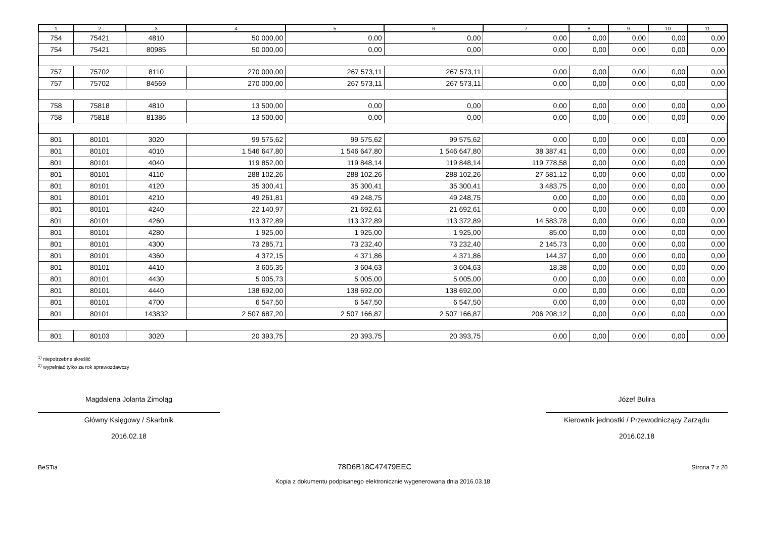| 1 | 2 | 3 | 4 | 5 | 6 | 7 | 8 | 9 | 10 | 11 |
| --- | --- | --- | --- | --- | --- | --- | --- | --- | --- | --- |
| 754 | 75421 | 4810 | 50 000,00 | 0,00 | 0,00 | 0,00 | 0,00 | 0,00 | 0,00 | 0,00 |
| 754 | 75421 | 80985 | 50 000,00 | 0,00 | 0,00 | 0,00 | 0,00 | 0,00 | 0,00 | 0,00 |
| 757 | 75702 | 8110 | 270 000,00 | 267 573,11 | 267 573,11 | 0,00 | 0,00 | 0,00 | 0,00 | 0,00 |
| 757 | 75702 | 84569 | 270 000,00 | 267 573,11 | 267 573,11 | 0,00 | 0,00 | 0,00 | 0,00 | 0,00 |
| 758 | 75818 | 4810 | 13 500,00 | 0,00 | 0,00 | 0,00 | 0,00 | 0,00 | 0,00 | 0,00 |
| 758 | 75818 | 81386 | 13 500,00 | 0,00 | 0,00 | 0,00 | 0,00 | 0,00 | 0,00 | 0,00 |
| 801 | 80101 | 3020 | 99 575,62 | 99 575,62 | 99 575,62 | 0,00 | 0,00 | 0,00 | 0,00 | 0,00 |
| 801 | 80101 | 4010 | 1 546 647,80 | 1 546 647,80 | 1 546 647,80 | 38 387,41 | 0,00 | 0,00 | 0,00 | 0,00 |
| 801 | 80101 | 4040 | 119 852,00 | 119 848,14 | 119 848,14 | 119 778,58 | 0,00 | 0,00 | 0,00 | 0,00 |
| 801 | 80101 | 4110 | 288 102,26 | 288 102,26 | 288 102,26 | 27 581,12 | 0,00 | 0,00 | 0,00 | 0,00 |
| 801 | 80101 | 4120 | 35 300,41 | 35 300,41 | 35 300,41 | 3 483,75 | 0,00 | 0,00 | 0,00 | 0,00 |
| 801 | 80101 | 4210 | 49 261,81 | 49 248,75 | 49 248,75 | 0,00 | 0,00 | 0,00 | 0,00 | 0,00 |
| 801 | 80101 | 4240 | 22 140,97 | 21 692,61 | 21 692,61 | 0,00 | 0,00 | 0,00 | 0,00 | 0,00 |
| 801 | 80101 | 4260 | 113 372,89 | 113 372,89 | 113 372,89 | 14 583,78 | 0,00 | 0,00 | 0,00 | 0,00 |
| 801 | 80101 | 4280 | 1 925,00 | 1 925,00 | 1 925,00 | 85,00 | 0,00 | 0,00 | 0,00 | 0,00 |
| 801 | 80101 | 4300 | 73 285,71 | 73 232,40 | 73 232,40 | 2 145,73 | 0,00 | 0,00 | 0,00 | 0,00 |
| 801 | 80101 | 4360 | 4 372,15 | 4 371,86 | 4 371,86 | 144,37 | 0,00 | 0,00 | 0,00 | 0,00 |
| 801 | 80101 | 4410 | 3 605,35 | 3 604,63 | 3 604,63 | 18,38 | 0,00 | 0,00 | 0,00 | 0,00 |
| 801 | 80101 | 4430 | 5 005,73 | 5 005,00 | 5 005,00 | 0,00 | 0,00 | 0,00 | 0,00 | 0,00 |
| 801 | 80101 | 4440 | 138 692,00 | 138 692,00 | 138 692,00 | 0,00 | 0,00 | 0,00 | 0,00 | 0,00 |
| 801 | 80101 | 4700 | 6 547,50 | 6 547,50 | 6 547,50 | 0,00 | 0,00 | 0,00 | 0,00 | 0,00 |
| 801 | 80101 | 143832 | 2 507 687,20 | 2 507 166,87 | 2 507 166,87 | 206 208,12 | 0,00 | 0,00 | 0,00 | 0,00 |
| 801 | 80103 | 3020 | 20 393,75 | 20 393,75 | 20 393,75 | 0,00 | 0,00 | 0,00 | 0,00 | 0,00 |
<sup>1)</sup> niepotrzebne skreślić
<sup>2)</sup> wypełniać tylko za rok sprawozdawczy
Magdalena Jolanta Zimoląg
Główny Księgowy / Skarbnik
2016.02.18
Józef Bulira
Kierownik jednostki / Przewodniczący Zarządu
2016.02.18
BeSTia 78D6B18C47479EEC Strona 7 z 20
Kopia z dokumentu podpisanego elektronicznie wygenerowana dnia 2016.03.18